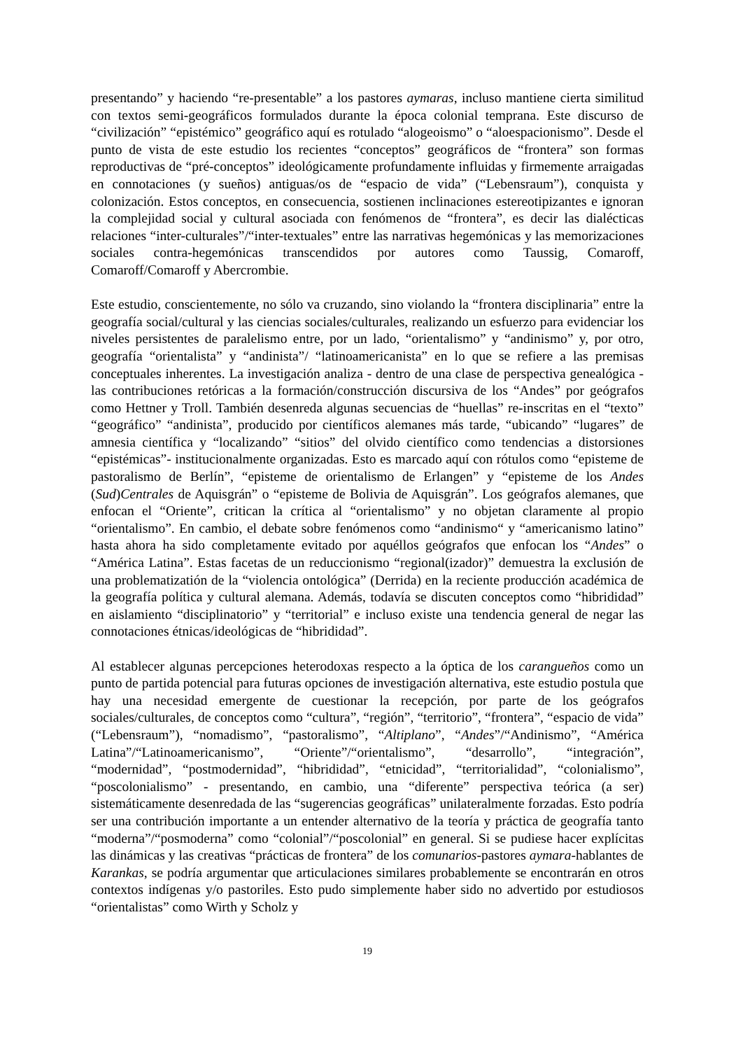presentando” y haciendo “re-presentable” a los pastores aymaras, incluso mantiene cierta similitud con textos semi-geográficos formulados durante la época colonial temprana. Este discurso de “civilización” “epistémico” geográfico aquí es rotulado “alogeoismo” o “aloespacionismo”. Desde el punto de vista de este estudio los recientes “conceptos” geográficos de “frontera” son formas reproductivas de “pré-conceptos” ideológicamente profundamente influidas y firmemente arraigadas en connotaciones (y sueños) antiguas/os de “espacio de vida” (“Lebensraum”), conquista y colonización. Estos conceptos, en consecuencia, sostienen inclinaciones estereotipizantes e ignoran la complejidad social y cultural asociada con fenómenos de “frontera”, es decir las dialécticas relaciones “inter-culturales”/“inter-textuales” entre las narrativas hegemónicas y las memorizaciones sociales contra-hegemónicas transcendidos por autores como Taussig, Comaroff, Comaroff/Comaroff y Abercrombie.
Este estudio, conscientemente, no sólo va cruzando, sino violando la “frontera disciplinaria” entre la geografía social/cultural y las ciencias sociales/culturales, realizando un esfuerzo para evidenciar los niveles persistentes de paralelismo entre, por un lado, “orientalismo” y “andinismo” y, por otro, geografía “orientalista” y “andinista”/ “latinoamericanista” en lo que se refiere a las premisas conceptuales inherentes. La investigación analiza - dentro de una clase de perspectiva genealógica - las contribuciones retóricas a la formación/construcción discursiva de los “Andes” por geógrafos como Hettner y Troll. También desenreda algunas secuencias de “huellas” re-inscritas en el “texto” “geográfico” “andinista”, producido por científicos alemanes más tarde, “ubicando” “lugares” de amnesia científica y “localizando” “sitios” del olvido científico como tendencias a distorsiones “epistémicas”- institucionalmente organizadas. Esto es marcado aquí con rótulos como “episteme de pastoralismo de Berlín”, “episteme de orientalismo de Erlangen” y “episteme de los Andes (Sud)Centrales de Aquisgrán” o “episteme de Bolivia de Aquisgrán”. Los geógrafos alemanes, que enfocan el “Oriente”, critican la crítica al “orientalismo” y no objetan claramente al propio “orientalismo”. En cambio, el debate sobre fenómenos como “andinismo“ y “americanismo latino” hasta ahora ha sido completamente evitado por aquéllos geógrafos que enfocan los “Andes” o “América Latina”. Estas facetas de un reduccionismo “regional(izador)” demuestra la exclusión de una problematizatión de la “violencia ontológica” (Derrida) en la reciente producción académica de la geografía política y cultural alemana. Además, todavía se discuten conceptos como “hibrididad” en aislamiento “disciplinatorio” y “territorial” e incluso existe una tendencia general de negar las connotaciones étnicas/ideológicas de “hibrididad”.
Al establecer algunas percepciones heterodoxas respecto a la óptica de los carangueños como un punto de partida potencial para futuras opciones de investigación alternativa, este estudio postula que hay una necesidad emergente de cuestionar la recepción, por parte de los geógrafos sociales/culturales, de conceptos como “cultura”, “región”, “territorio”, “frontera”, “espacio de vida” (“Lebensraum”), “nomadismo”, “pastoralismo”, “Altiplano”, “Andes”/“Andinismo”, “América Latina”/“Latinoamericanismo”, “Oriente”/“orientalismo”, “desarrollo”, “integración”, “modernidad”, “postmodernidad”, “hibrididad”, “etnicidad”, “territorialidad”, “colonialismo”, “poscolonialismo” - presentando, en cambio, una “diferente” perspectiva teórica (a ser) sistemáticamente desenredada de las “sugerencias geográficas” unilateralmente forzadas. Esto podría ser una contribución importante a un entender alternativo de la teoría y práctica de geografía tanto “moderna”/“posmoderna” como “colonial”/“poscolonial” en general. Si se pudiese hacer explícitas las dinámicas y las creativas “prácticas de frontera” de los comunarios-pastores aymara-hablantes de Karankas, se podría argumentar que articulaciones similares probablemente se encontrarán en otros contextos indígenas y/o pastoriles. Esto pudo simplemente haber sido no advertido por estudiosos “orientalistas” como Wirth y Scholz y
19